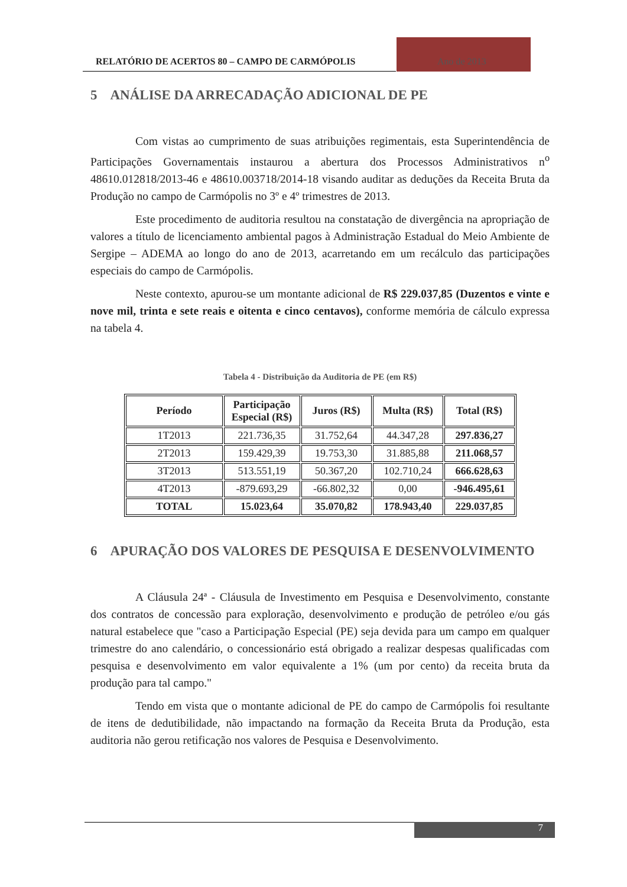RELATÓRIO DE ACERTOS 80 – CAMPO DE CARMÓPOLIS
Ano de 2013
5 ANÁLISE DA ARRECADAÇÃO ADICIONAL DE PE
Com vistas ao cumprimento de suas atribuições regimentais, esta Superintendência de Participações Governamentais instaurou a abertura dos Processos Administrativos n<sup>o</sup> 48610.012818/2013-46 e 48610.003718/2014-18 visando auditar as deduções da Receita Bruta da Produção no campo de Carmópolis no 3º e 4º trimestres de 2013.
Este procedimento de auditoria resultou na constatação de divergência na apropriação de valores a título de licenciamento ambiental pagos à Administração Estadual do Meio Ambiente de Sergipe – ADEMA ao longo do ano de 2013, acarretando em um recálculo das participações especiais do campo de Carmópolis.
Neste contexto, apurou-se um montante adicional de R$ 229.037,85 (Duzentos e vinte e nove mil, trinta e sete reais e oitenta e cinco centavos), conforme memória de cálculo expressa na tabela 4.
Tabela 4 - Distribuição da Auditoria de PE (em R$)
| Período | Participação Especial (R$) | Juros (R$) | Multa (R$) | Total (R$) |
| --- | --- | --- | --- | --- |
| 1T2013 | 221.736,35 | 31.752,64 | 44.347,28 | 297.836,27 |
| 2T2013 | 159.429,39 | 19.753,30 | 31.885,88 | 211.068,57 |
| 3T2013 | 513.551,19 | 50.367,20 | 102.710,24 | 666.628,63 |
| 4T2013 | -879.693,29 | -66.802,32 | 0,00 | -946.495,61 |
| TOTAL | 15.023,64 | 35.070,82 | 178.943,40 | 229.037,85 |
6 APURAÇÃO DOS VALORES DE PESQUISA E DESENVOLVIMENTO
A Cláusula 24ª - Cláusula de Investimento em Pesquisa e Desenvolvimento, constante dos contratos de concessão para exploração, desenvolvimento e produção de petróleo e/ou gás natural estabelece que "caso a Participação Especial (PE) seja devida para um campo em qualquer trimestre do ano calendário, o concessionário está obrigado a realizar despesas qualificadas com pesquisa e desenvolvimento em valor equivalente a 1% (um por cento) da receita bruta da produção para tal campo."
Tendo em vista que o montante adicional de PE do campo de Carmópolis foi resultante de itens de dedutibilidade, não impactando na formação da Receita Bruta da Produção, esta auditoria não gerou retificação nos valores de Pesquisa e Desenvolvimento.
7